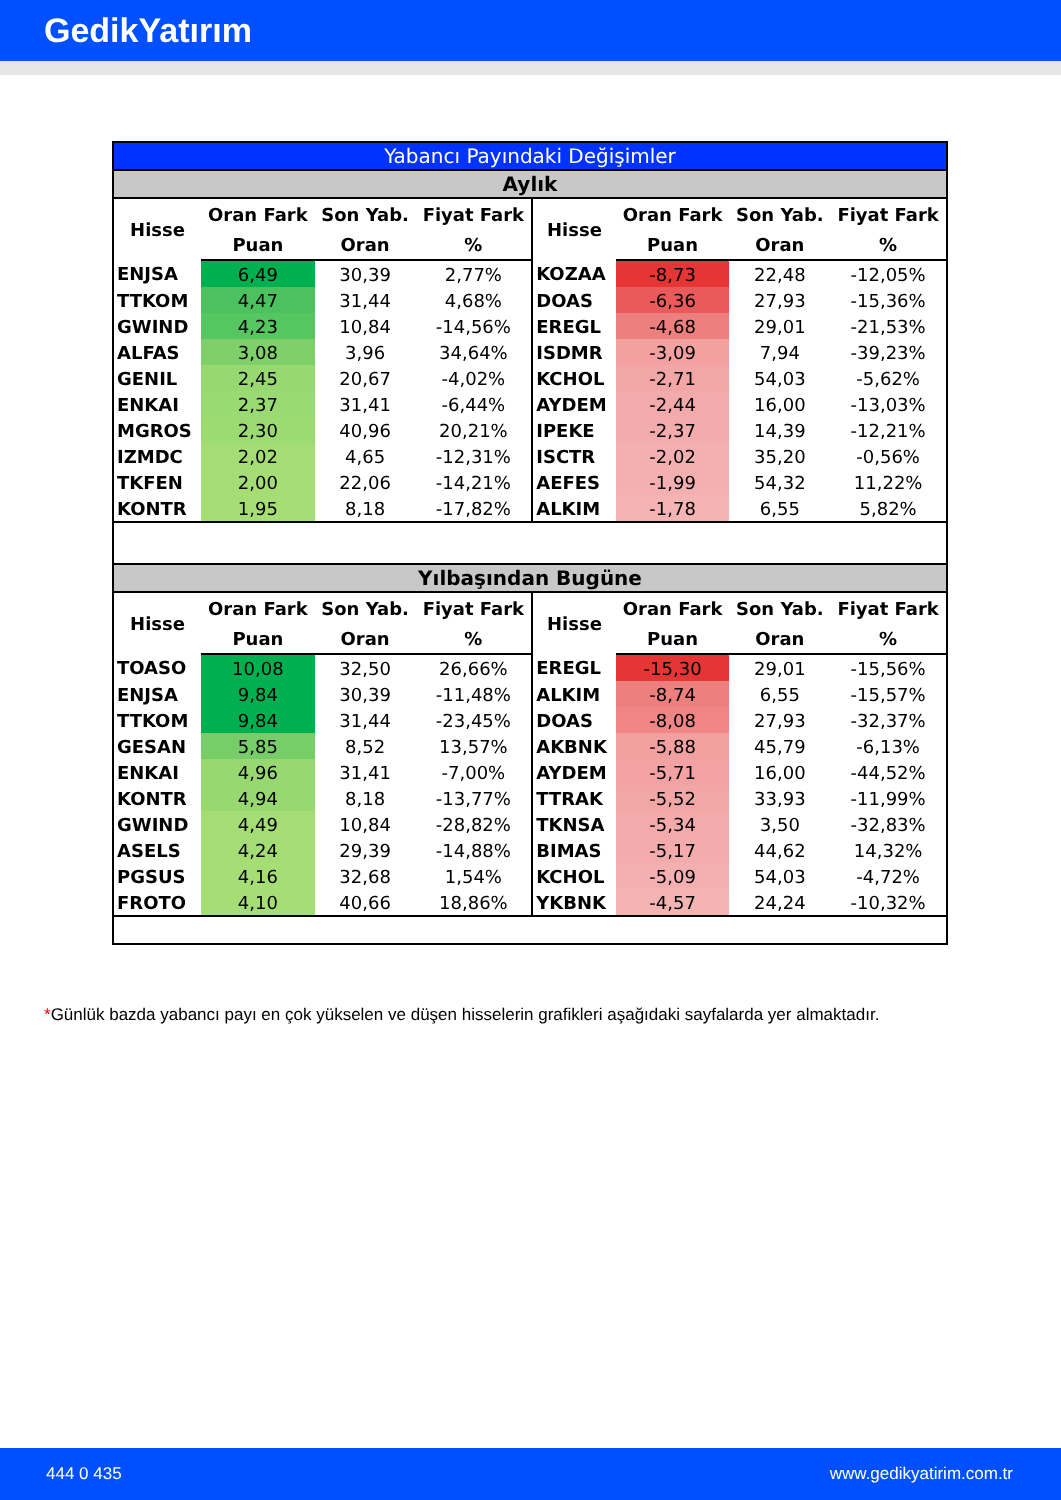GedikYatırım
| Yabancı Payındaki Değişimler | | | | | | | |
| --- | --- | --- | --- | --- | --- | --- | --- |
| Aylık | | | | | | | |
| Hisse | Oran Fark | Son Yab. | Fiyat Fark | Hisse | Oran Fark | Son Yab. | Fiyat Fark |
| | Puan | Oran | % | | Puan | Oran | % |
| ENJSA | 6,49 | 30,39 | 2,77% | KOZAA | -8,73 | 22,48 | -12,05% |
| TTKOM | 4,47 | 31,44 | 4,68% | DOAS | -6,36 | 27,93 | -15,36% |
| GWIND | 4,23 | 10,84 | -14,56% | EREGL | -4,68 | 29,01 | -21,53% |
| ALFAS | 3,08 | 3,96 | 34,64% | ISDMR | -3,09 | 7,94 | -39,23% |
| GENIL | 2,45 | 20,67 | -4,02% | KCHOL | -2,71 | 54,03 | -5,62% |
| ENKAI | 2,37 | 31,41 | -6,44% | AYDEM | -2,44 | 16,00 | -13,03% |
| MGROS | 2,30 | 40,96 | 20,21% | IPEKE | -2,37 | 14,39 | -12,21% |
| IZMDC | 2,02 | 4,65 | -12,31% | ISCTR | -2,02 | 35,20 | -0,56% |
| TKFEN | 2,00 | 22,06 | -14,21% | AEFES | -1,99 | 54,32 | 11,22% |
| KONTR | 1,95 | 8,18 | -17,82% | ALKIM | -1,78 | 6,55 | 5,82% |
| Yılbaşından Bugüne | | | | | | | |
| Hisse | Oran Fark | Son Yab. | Fiyat Fark | Hisse | Oran Fark | Son Yab. | Fiyat Fark |
| | Puan | Oran | % | | Puan | Oran | % |
| TOASO | 10,08 | 32,50 | 26,66% | EREGL | -15,30 | 29,01 | -15,56% |
| ENJSA | 9,84 | 30,39 | -11,48% | ALKIM | -8,74 | 6,55 | -15,57% |
| TTKOM | 9,84 | 31,44 | -23,45% | DOAS | -8,08 | 27,93 | -32,37% |
| GESAN | 5,85 | 8,52 | 13,57% | AKBNK | -5,88 | 45,79 | -6,13% |
| ENKAI | 4,96 | 31,41 | -7,00% | AYDEM | -5,71 | 16,00 | -44,52% |
| KONTR | 4,94 | 8,18 | -13,77% | TTRAK | -5,52 | 33,93 | -11,99% |
| GWIND | 4,49 | 10,84 | -28,82% | TKNSA | -5,34 | 3,50 | -32,83% |
| ASELS | 4,24 | 29,39 | -14,88% | BIMAS | -5,17 | 44,62 | 14,32% |
| PGSUS | 4,16 | 32,68 | 1,54% | KCHOL | -5,09 | 54,03 | -4,72% |
| FROTO | 4,10 | 40,66 | 18,86% | YKBNK | -4,57 | 24,24 | -10,32% |
*Günlük bazda yabancı payı en çok yükselen ve düşen hisselerin grafikleri aşağıdaki sayfalarda yer almaktadır.
444 0 435 www.gedikyatirim.com.tr